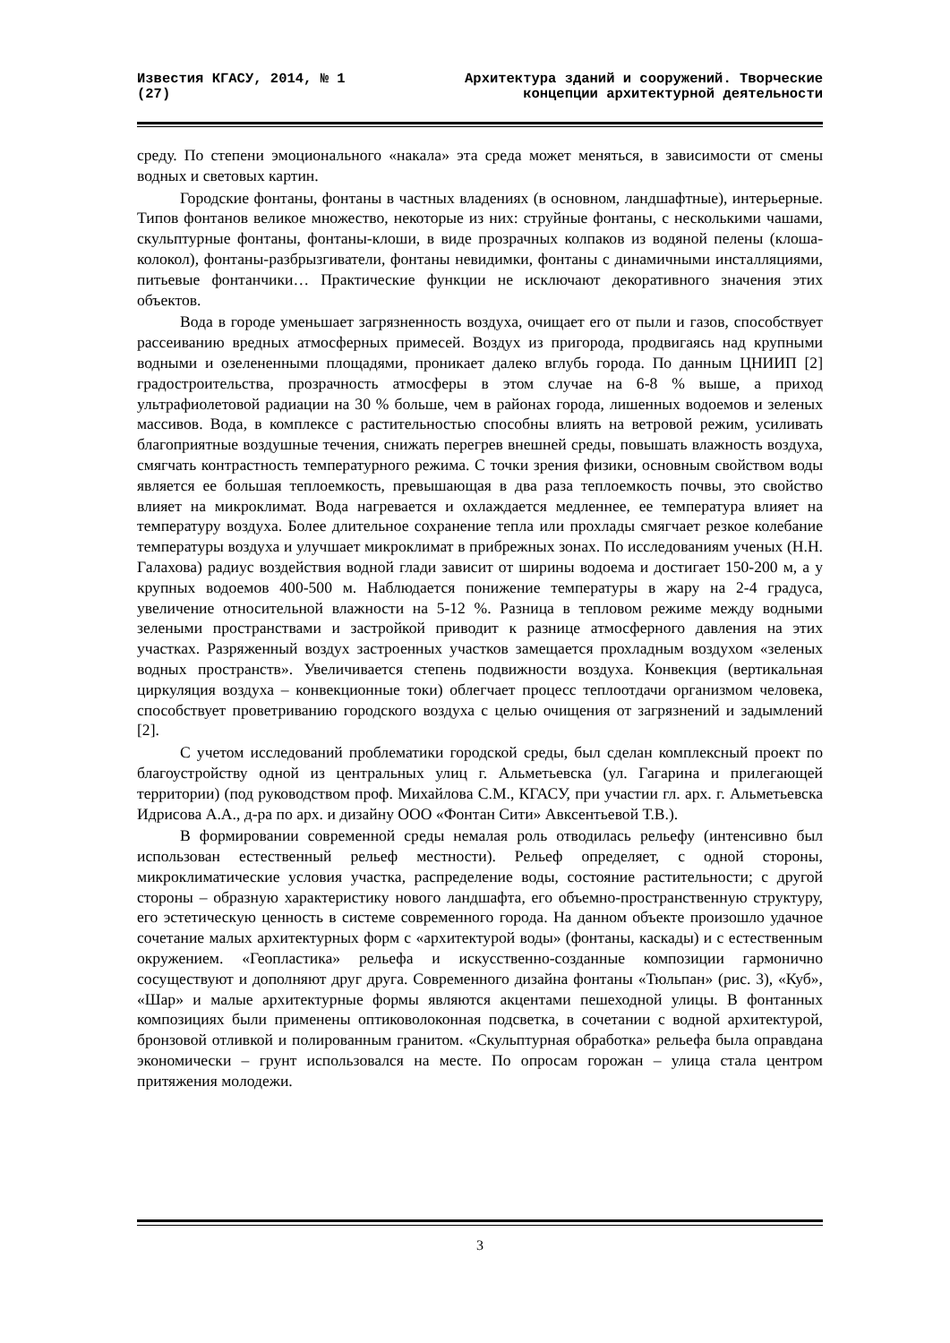Известия КГАСУ, 2014, № 1 (27)
Архитектура зданий и сооружений. Творческие концепции архитектурной деятельности
среду. По степени эмоционального «накала» эта среда может меняться, в зависимости от смены водных и световых картин.
Городские фонтаны, фонтаны в частных владениях (в основном, ландшафтные), интерьерные. Типов фонтанов великое множество, некоторые из них: струйные фонтаны, с несколькими чашами, скульптурные фонтаны, фонтаны-клоши, в виде прозрачных колпаков из водяной пелены (клоша-колокол), фонтаны-разбрызгиватели, фонтаны невидимки, фонтаны с динамичными инсталляциями, питьевые фонтанчики… Практические функции не исключают декоративного значения этих объектов.
Вода в городе уменьшает загрязненность воздуха, очищает его от пыли и газов, способствует рассеиванию вредных атмосферных примесей. Воздух из пригорода, продвигаясь над крупными водными и озелененными площадями, проникает далеко вглубь города. По данным ЦНИИП [2] градостроительства, прозрачность атмосферы в этом случае на 6-8 % выше, а приход ультрафиолетовой радиации на 30 % больше, чем в районах города, лишенных водоемов и зеленых массивов. Вода, в комплексе с растительностью способны влиять на ветровой режим, усиливать благоприятные воздушные течения, снижать перегрев внешней среды, повышать влажность воздуха, смягчать контрастность температурного режима. С точки зрения физики, основным свойством воды является ее большая теплоемкость, превышающая в два раза теплоемкость почвы, это свойство влияет на микроклимат. Вода нагревается и охлаждается медленнее, ее температура влияет на температуру воздуха. Более длительное сохранение тепла или прохлады смягчает резкое колебание температуры воздуха и улучшает микроклимат в прибрежных зонах. По исследованиям ученых (Н.Н. Галахова) радиус воздействия водной глади зависит от ширины водоема и достигает 150-200 м, а у крупных водоемов 400-500 м. Наблюдается понижение температуры в жару на 2-4 градуса, увеличение относительной влажности на 5-12 %. Разница в тепловом режиме между водными зелеными пространствами и застройкой приводит к разнице атмосферного давления на этих участках. Разряженный воздух застроенных участков замещается прохладным воздухом «зеленых водных пространств». Увеличивается степень подвижности воздуха. Конвекция (вертикальная циркуляция воздуха – конвекционные токи) облегчает процесс теплоотдачи организмом человека, способствует проветриванию городского воздуха с целью очищения от загрязнений и задымлений [2].
С учетом исследований проблематики городской среды, был сделан комплексный проект по благоустройству одной из центральных улиц г. Альметьевска (ул. Гагарина и прилегающей территории) (под руководством проф. Михайлова С.М., КГАСУ, при участии гл. арх. г. Альметьевска Идрисова А.А., д-ра по арх. и дизайну ООО «Фонтан Сити» Авксентьевой Т.В.).
В формировании современной среды немалая роль отводилась рельефу (интенсивно был использован естественный рельеф местности). Рельеф определяет, с одной стороны, микроклиматические условия участка, распределение воды, состояние растительности; с другой стороны – образную характеристику нового ландшафта, его объемно-пространственную структуру, его эстетическую ценность в системе современного города. На данном объекте произошло удачное сочетание малых архитектурных форм с «архитектурой воды» (фонтаны, каскады) и с естественным окружением. «Геопластика» рельефа и искусственно-созданные композиции гармонично сосуществуют и дополняют друг друга. Современного дизайна фонтаны «Тюльпан» (рис. 3), «Куб», «Шар» и малые архитектурные формы являются акцентами пешеходной улицы. В фонтанных композициях были применены оптиковолоконная подсветка, в сочетании с водной архитектурой, бронзовой отливкой и полированным гранитом. «Скульптурная обработка» рельефа была оправдана экономически – грунт использовался на месте. По опросам горожан – улица стала центром притяжения молодежи.
3